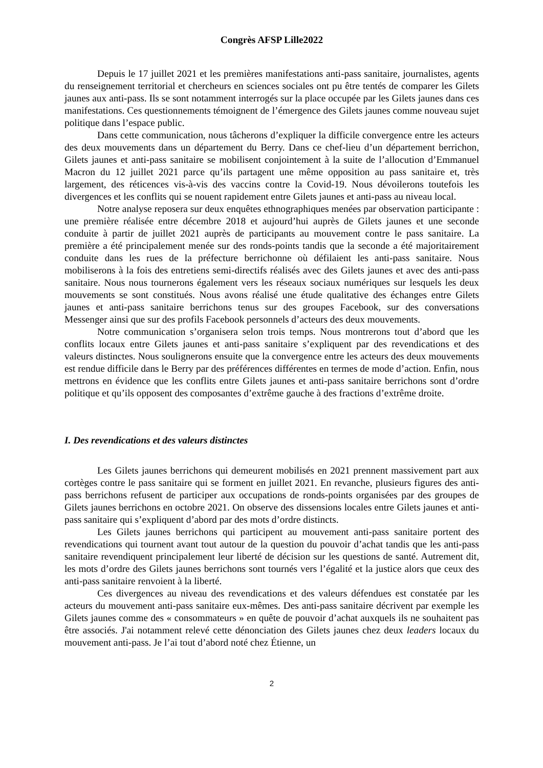Congrès AFSP Lille2022
Depuis le 17 juillet 2021 et les premières manifestations anti-pass sanitaire, journalistes, agents du renseignement territorial et chercheurs en sciences sociales ont pu être tentés de comparer les Gilets jaunes aux anti-pass. Ils se sont notamment interrogés sur la place occupée par les Gilets jaunes dans ces manifestations. Ces questionnements témoignent de l’émergence des Gilets jaunes comme nouveau sujet politique dans l’espace public.
Dans cette communication, nous tâcherons d’expliquer la difficile convergence entre les acteurs des deux mouvements dans un département du Berry. Dans ce chef-lieu d’un département berrichon, Gilets jaunes et anti-pass sanitaire se mobilisent conjointement à la suite de l’allocution d’Emmanuel Macron du 12 juillet 2021 parce qu’ils partagent une même opposition au pass sanitaire et, très largement, des réticences vis-à-vis des vaccins contre la Covid-19. Nous dévoilerons toutefois les divergences et les conflits qui se nouent rapidement entre Gilets jaunes et anti-pass au niveau local.
Notre analyse reposera sur deux enquêtes ethnographiques menées par observation participante : une première réalisée entre décembre 2018 et aujourd’hui auprès de Gilets jaunes et une seconde conduite à partir de juillet 2021 auprès de participants au mouvement contre le pass sanitaire. La première a été principalement menée sur des ronds-points tandis que la seconde a été majoritairement conduite dans les rues de la préfecture berrichonne où défilaient les anti-pass sanitaire. Nous mobiliserons à la fois des entretiens semi-directifs réalisés avec des Gilets jaunes et avec des anti-pass sanitaire. Nous nous tournerons également vers les réseaux sociaux numériques sur lesquels les deux mouvements se sont constitués. Nous avons réalisé une étude qualitative des échanges entre Gilets jaunes et anti-pass sanitaire berrichons tenus sur des groupes Facebook, sur des conversations Messenger ainsi que sur des profils Facebook personnels d’acteurs des deux mouvements.
Notre communication s’organisera selon trois temps. Nous montrerons tout d’abord que les conflits locaux entre Gilets jaunes et anti-pass sanitaire s’expliquent par des revendications et des valeurs distinctes. Nous soulignerons ensuite que la convergence entre les acteurs des deux mouvements est rendue difficile dans le Berry par des préférences différentes en termes de mode d’action. Enfin, nous mettrons en évidence que les conflits entre Gilets jaunes et anti-pass sanitaire berrichons sont d’ordre politique et qu’ils opposent des composantes d’extrême gauche à des fractions d’extrême droite.
I. Des revendications et des valeurs distinctes
Les Gilets jaunes berrichons qui demeurent mobilisés en 2021 prennent massivement part aux cortèges contre le pass sanitaire qui se forment en juillet 2021. En revanche, plusieurs figures des anti-pass berrichons refusent de participer aux occupations de ronds-points organisées par des groupes de Gilets jaunes berrichons en octobre 2021. On observe des dissensions locales entre Gilets jaunes et anti-pass sanitaire qui s’expliquent d’abord par des mots d’ordre distincts.
Les Gilets jaunes berrichons qui participent au mouvement anti-pass sanitaire portent des revendications qui tournent avant tout autour de la question du pouvoir d’achat tandis que les anti-pass sanitaire revendiquent principalement leur liberté de décision sur les questions de santé. Autrement dit, les mots d’ordre des Gilets jaunes berrichons sont tournés vers l’égalité et la justice alors que ceux des anti-pass sanitaire renvoient à la liberté.
Ces divergences au niveau des revendications et des valeurs défendues est constatée par les acteurs du mouvement anti-pass sanitaire eux-mêmes. Des anti-pass sanitaire décrivent par exemple les Gilets jaunes comme des « consommateurs » en quête de pouvoir d’achat auxquels ils ne souhaitent pas être associés. J'ai notamment relevé cette dénonciation des Gilets jaunes chez deux leaders locaux du mouvement anti-pass. Je l’ai tout d’abord noté chez Étienne, un
2